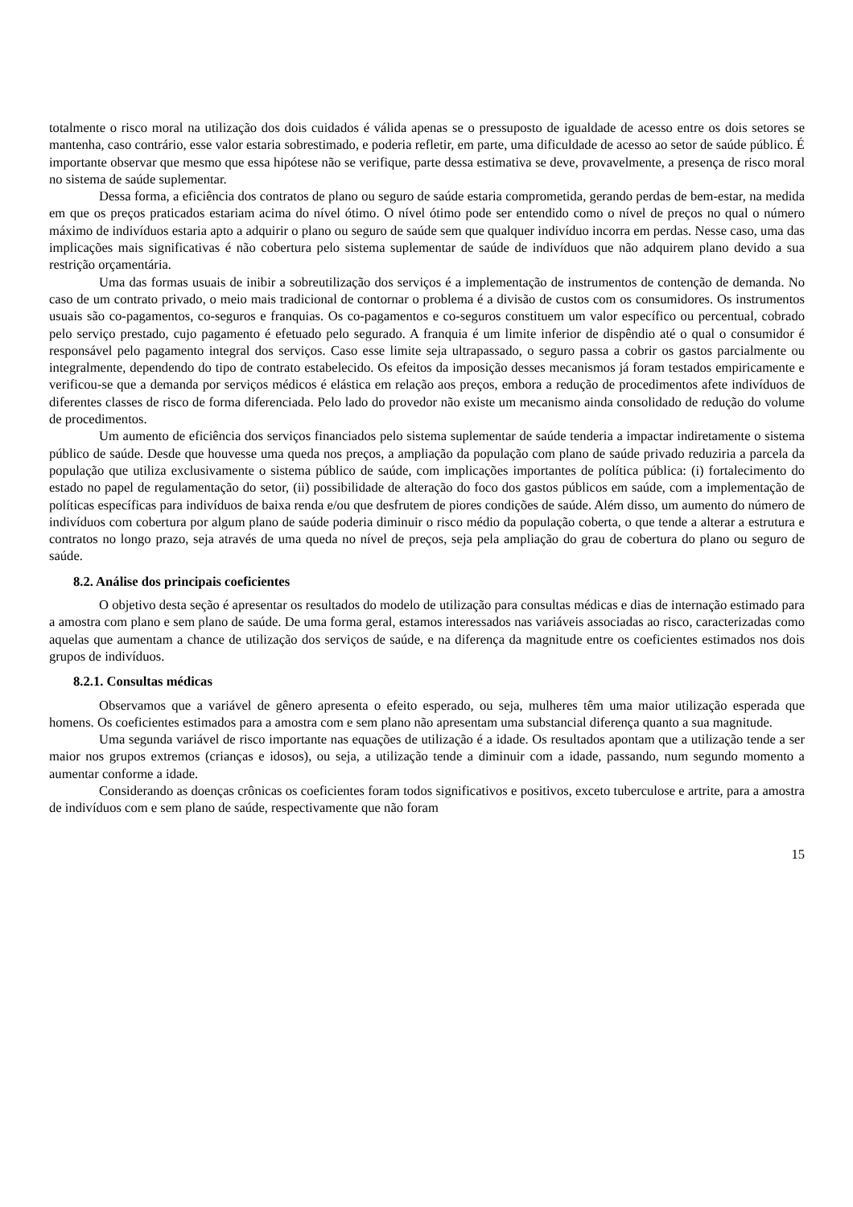totalmente o risco moral na utilização dos dois cuidados é válida apenas se o pressuposto de igualdade de acesso entre os dois setores se mantenha, caso contrário, esse valor estaria sobrestimado, e poderia refletir, em parte, uma dificuldade de acesso ao setor de saúde público. É importante observar que mesmo que essa hipótese não se verifique, parte dessa estimativa se deve, provavelmente, a presença de risco moral no sistema de saúde suplementar.
Dessa forma, a eficiência dos contratos de plano ou seguro de saúde estaria comprometida, gerando perdas de bem-estar, na medida em que os preços praticados estariam acima do nível ótimo. O nível ótimo pode ser entendido como o nível de preços no qual o número máximo de indivíduos estaria apto a adquirir o plano ou seguro de saúde sem que qualquer indivíduo incorra em perdas. Nesse caso, uma das implicações mais significativas é não cobertura pelo sistema suplementar de saúde de indivíduos que não adquirem plano devido a sua restrição orçamentária.
Uma das formas usuais de inibir a sobreutilização dos serviços é a implementação de instrumentos de contenção de demanda. No caso de um contrato privado, o meio mais tradicional de contornar o problema é a divisão de custos com os consumidores. Os instrumentos usuais são co-pagamentos, co-seguros e franquias. Os co-pagamentos e co-seguros constituem um valor específico ou percentual, cobrado pelo serviço prestado, cujo pagamento é efetuado pelo segurado. A franquia é um limite inferior de dispêndio até o qual o consumidor é responsável pelo pagamento integral dos serviços. Caso esse limite seja ultrapassado, o seguro passa a cobrir os gastos parcialmente ou integralmente, dependendo do tipo de contrato estabelecido. Os efeitos da imposição desses mecanismos já foram testados empiricamente e verificou-se que a demanda por serviços médicos é elástica em relação aos preços, embora a redução de procedimentos afete indivíduos de diferentes classes de risco de forma diferenciada. Pelo lado do provedor não existe um mecanismo ainda consolidado de redução do volume de procedimentos.
Um aumento de eficiência dos serviços financiados pelo sistema suplementar de saúde tenderia a impactar indiretamente o sistema público de saúde. Desde que houvesse uma queda nos preços, a ampliação da população com plano de saúde privado reduziria a parcela da população que utiliza exclusivamente o sistema público de saúde, com implicações importantes de política pública: (i) fortalecimento do estado no papel de regulamentação do setor, (ii) possibilidade de alteração do foco dos gastos públicos em saúde, com a implementação de políticas específicas para indivíduos de baixa renda e/ou que desfrutem de piores condições de saúde. Além disso, um aumento do número de indivíduos com cobertura por algum plano de saúde poderia diminuir o risco médio da população coberta, o que tende a alterar a estrutura e contratos no longo prazo, seja através de uma queda no nível de preços, seja pela ampliação do grau de cobertura do plano ou seguro de saúde.
8.2. Análise dos principais coeficientes
O objetivo desta seção é apresentar os resultados do modelo de utilização para consultas médicas e dias de internação estimado para a amostra com plano e sem plano de saúde. De uma forma geral, estamos interessados nas variáveis associadas ao risco, caracterizadas como aquelas que aumentam a chance de utilização dos serviços de saúde, e na diferença da magnitude entre os coeficientes estimados nos dois grupos de indivíduos.
8.2.1. Consultas médicas
Observamos que a variável de gênero apresenta o efeito esperado, ou seja, mulheres têm uma maior utilização esperada que homens. Os coeficientes estimados para a amostra com e sem plano não apresentam uma substancial diferença quanto a sua magnitude.
Uma segunda variável de risco importante nas equações de utilização é a idade. Os resultados apontam que a utilização tende a ser maior nos grupos extremos (crianças e idosos), ou seja, a utilização tende a diminuir com a idade, passando, num segundo momento a aumentar conforme a idade.
Considerando as doenças crônicas os coeficientes foram todos significativos e positivos, exceto tuberculose e artrite, para a amostra de indivíduos com e sem plano de saúde, respectivamente que não foram
15